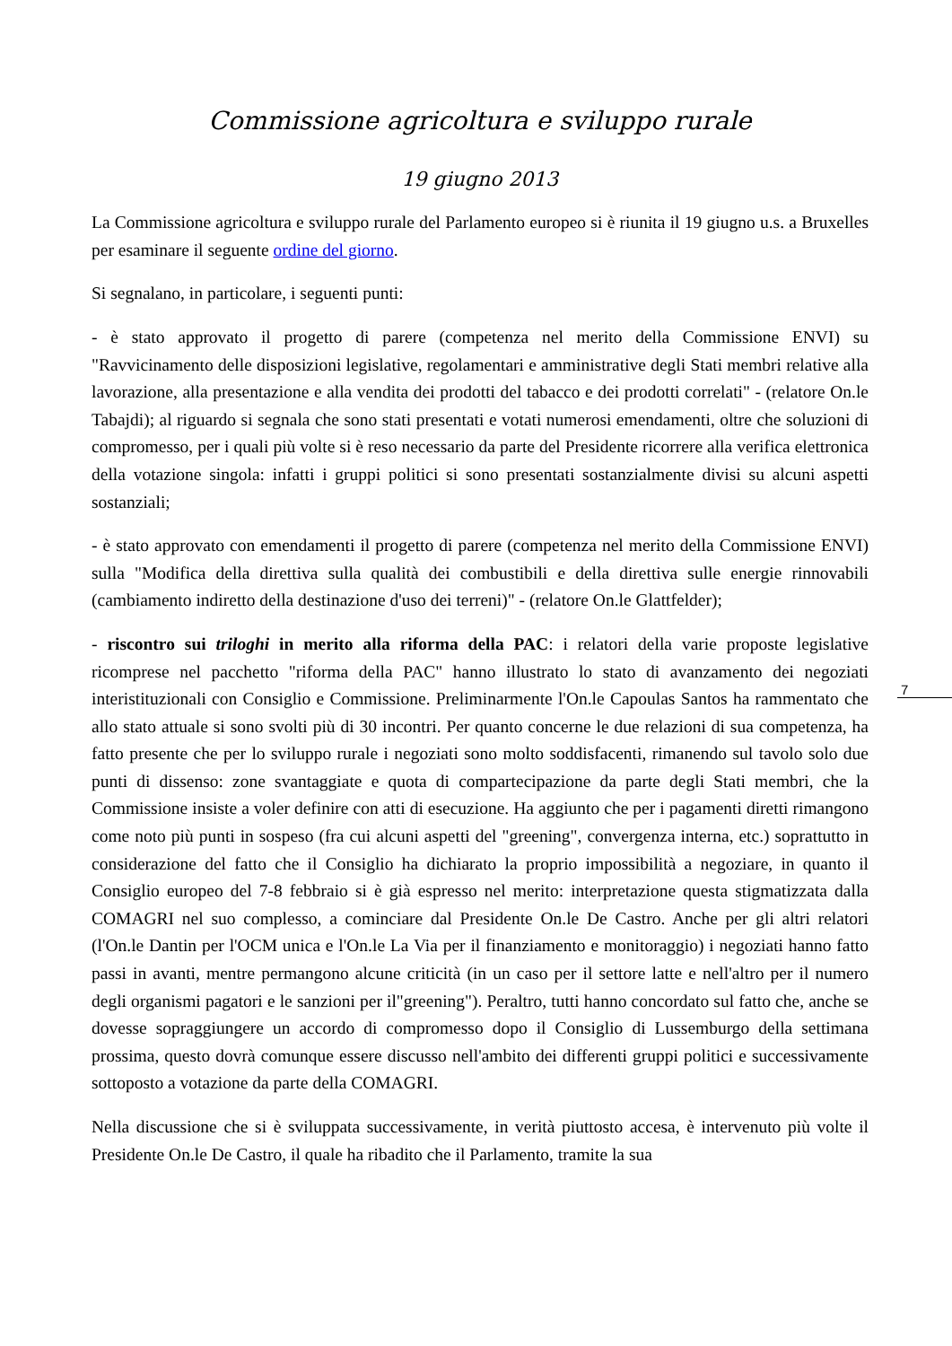Commissione agricoltura e sviluppo rurale
19 giugno 2013
La Commissione agricoltura e sviluppo rurale del Parlamento europeo si è riunita il 19 giugno u.s. a Bruxelles per esaminare il seguente ordine del giorno.
Si segnalano, in particolare, i seguenti punti:
- è stato approvato il progetto di parere (competenza nel merito della Commissione ENVI) su "Ravvicinamento delle disposizioni legislative, regolamentari e amministrative degli Stati membri relative alla lavorazione, alla presentazione e alla vendita dei prodotti del tabacco e dei prodotti correlati" - (relatore On.le Tabajdi); al riguardo si segnala che sono stati presentati e votati numerosi emendamenti, oltre che soluzioni di compromesso, per i quali più volte si è reso necessario da parte del Presidente ricorrere alla verifica elettronica della votazione singola: infatti i gruppi politici si sono presentati sostanzialmente divisi su alcuni aspetti sostanziali;
- è stato approvato con emendamenti il progetto di parere (competenza nel merito della Commissione ENVI) sulla "Modifica della direttiva sulla qualità dei combustibili e della direttiva sulle energie rinnovabili (cambiamento indiretto della destinazione d'uso dei terreni)" - (relatore On.le Glattfelder);
- riscontro sui triloghi in merito alla riforma della PAC: i relatori della varie proposte legislative ricomprese nel pacchetto "riforma della PAC" hanno illustrato lo stato di avanzamento dei negoziati interistituzionali con Consiglio e Commissione. Preliminarmente l'On.le Capoulas Santos ha rammentato che allo stato attuale si sono svolti più di 30 incontri. Per quanto concerne le due relazioni di sua competenza, ha fatto presente che per lo sviluppo rurale i negoziati sono molto soddisfacenti, rimanendo sul tavolo solo due punti di dissenso: zone svantaggiate e quota di compartecipazione da parte degli Stati membri, che la Commissione insiste a voler definire con atti di esecuzione. Ha aggiunto che per i pagamenti diretti rimangono come noto più punti in sospeso (fra cui alcuni aspetti del "greening", convergenza interna, etc.) soprattutto in considerazione del fatto che il Consiglio ha dichiarato la proprio impossibilità a negoziare, in quanto il Consiglio europeo del 7-8 febbraio si è già espresso nel merito: interpretazione questa stigmatizzata dalla COMAGRI nel suo complesso, a cominciare dal Presidente On.le De Castro. Anche per gli altri relatori (l'On.le Dantin per l'OCM unica e l'On.le La Via per il finanziamento e monitoraggio) i negoziati hanno fatto passi in avanti, mentre permangono alcune criticità (in un caso per il settore latte e nell'altro per il numero degli organismi pagatori e le sanzioni per il"greening"). Peraltro, tutti hanno concordato sul fatto che, anche se dovesse sopraggiungere un accordo di compromesso dopo il Consiglio di Lussemburgo della settimana prossima, questo dovrà comunque essere discusso nell'ambito dei differenti gruppi politici e successivamente sottoposto a votazione da parte della COMAGRI.
Nella discussione che si è sviluppata successivamente, in verità piuttosto accesa, è intervenuto più volte il Presidente On.le De Castro, il quale ha ribadito che il Parlamento, tramite la sua
7